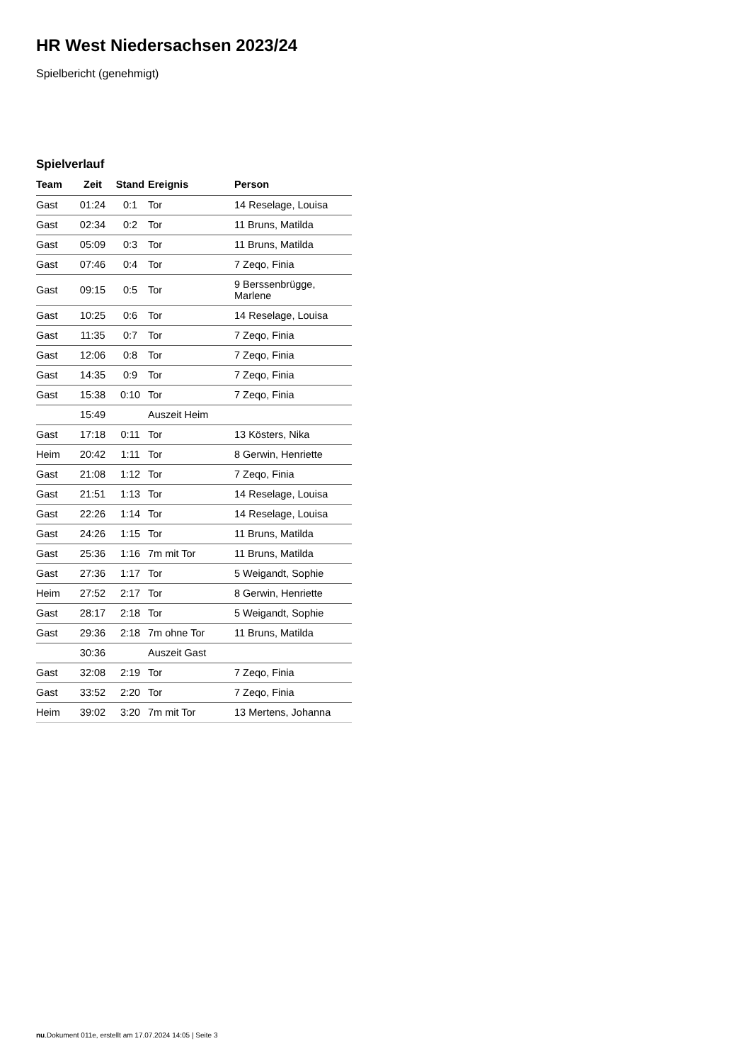HR West Niedersachsen 2023/24
Spielbericht (genehmigt)
Spielverlauf
| Team | Zeit | Stand | Ereignis | Person |
| --- | --- | --- | --- | --- |
| Gast | 01:24 | 0:1 | Tor | 14 Reselage, Louisa |
| Gast | 02:34 | 0:2 | Tor | 11 Bruns, Matilda |
| Gast | 05:09 | 0:3 | Tor | 11 Bruns, Matilda |
| Gast | 07:46 | 0:4 | Tor | 7 Zeqo, Finia |
| Gast | 09:15 | 0:5 | Tor | 9 Berssenbrügge, Marlene |
| Gast | 10:25 | 0:6 | Tor | 14 Reselage, Louisa |
| Gast | 11:35 | 0:7 | Tor | 7 Zeqo, Finia |
| Gast | 12:06 | 0:8 | Tor | 7 Zeqo, Finia |
| Gast | 14:35 | 0:9 | Tor | 7 Zeqo, Finia |
| Gast | 15:38 | 0:10 | Tor | 7 Zeqo, Finia |
| | 15:49 | | Auszeit Heim | |
| Gast | 17:18 | 0:11 | Tor | 13 Kösters, Nika |
| Heim | 20:42 | 1:11 | Tor | 8 Gerwin, Henriette |
| Gast | 21:08 | 1:12 | Tor | 7 Zeqo, Finia |
| Gast | 21:51 | 1:13 | Tor | 14 Reselage, Louisa |
| Gast | 22:26 | 1:14 | Tor | 14 Reselage, Louisa |
| Gast | 24:26 | 1:15 | Tor | 11 Bruns, Matilda |
| Gast | 25:36 | 1:16 | 7m mit Tor | 11 Bruns, Matilda |
| Gast | 27:36 | 1:17 | Tor | 5 Weigandt, Sophie |
| Heim | 27:52 | 2:17 | Tor | 8 Gerwin, Henriette |
| Gast | 28:17 | 2:18 | Tor | 5 Weigandt, Sophie |
| Gast | 29:36 | 2:18 | 7m ohne Tor | 11 Bruns, Matilda |
| | 30:36 | | Auszeit Gast | |
| Gast | 32:08 | 2:19 | Tor | 7 Zeqo, Finia |
| Gast | 33:52 | 2:20 | Tor | 7 Zeqo, Finia |
| Heim | 39:02 | 3:20 | 7m mit Tor | 13 Mertens, Johanna |
nu.Dokument 011e, erstellt am 17.07.2024 14:05 | Seite 3